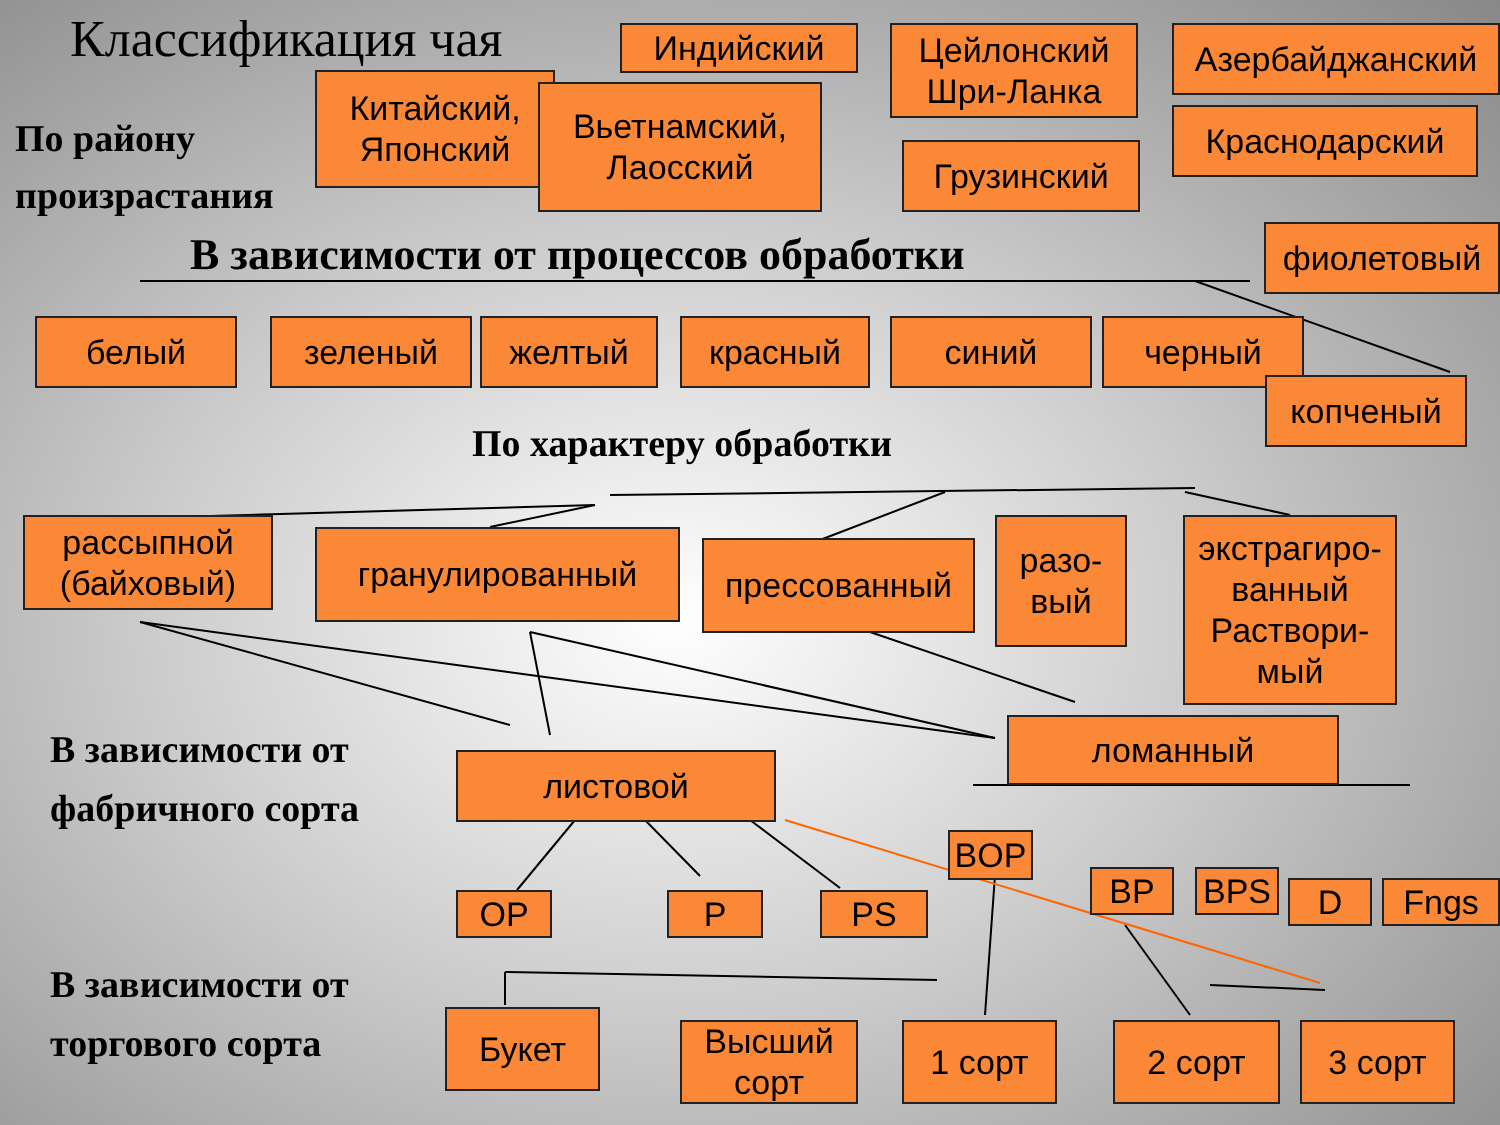Классификация чая
По району
произрастания
Индийский
Цейлонский Шри-Ланка
Азербайджанский
Китайский, Японский
Вьетнамский, Лаосский
Грузинский
Краснодарский
В зависимости от процессов обработки
фиолетовый
белый зеленый желтый красный синий черный
копченый
По характеру обработки
рассыпной (байховый)
гранулированный прессованный
разо-вый
экстрагиро-ванный Раствори-мый
ломанный
В зависимости от
фабричного сорта
листовой
BOP
BP BPS D Fngs
OP P PS
В зависимости от
торгового сорта
Букет
Высший сорт
1 сорт 2 сорт 3 сорт